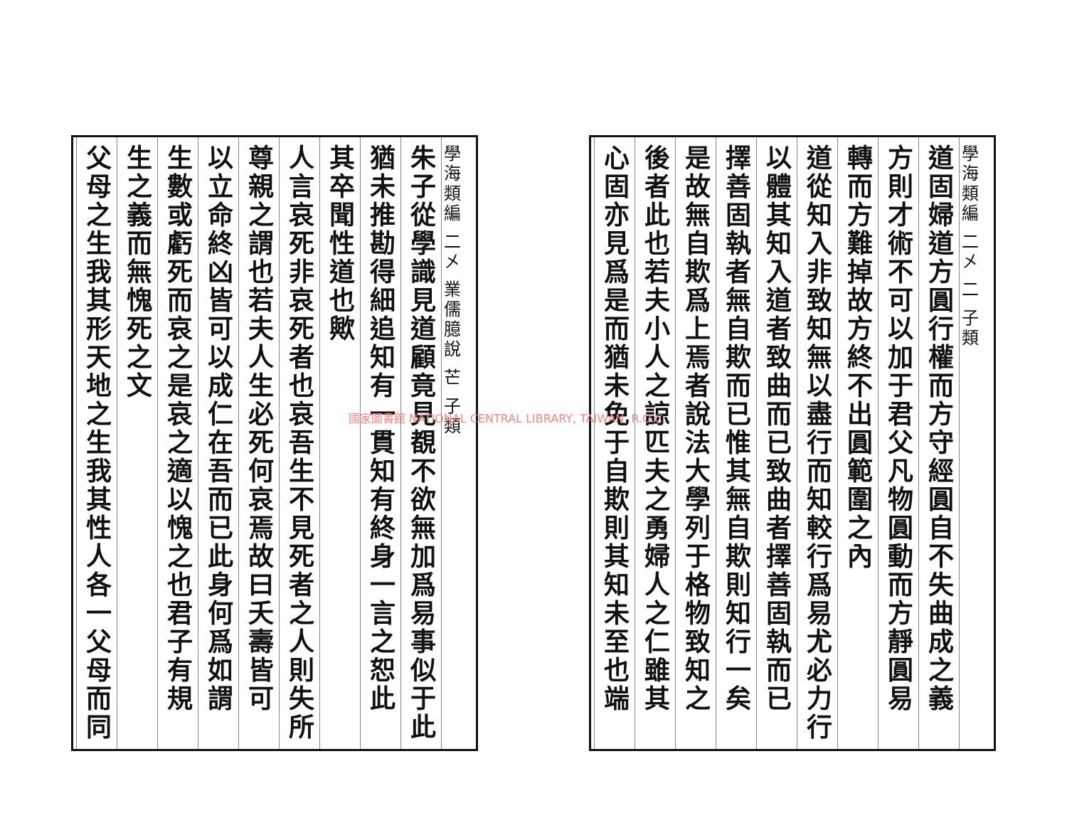國家圖書館 NATIONAL CENTRAL LIBRARY, TAIWAN, R.O.C.
學海類編 二㐅 業儒臆說 芒 子類
朱子從學識見道顧竟見覩不欲無加爲易事似于此
猶未推勘得細追知有一貫知有終身一言之恕此
其卒聞性道也歟
人言哀死非哀死者也哀吾生不見死者之人則失所
尊親之謂也若夫人生必死何哀焉故曰夭壽皆可
以立命終凶皆可以成仁在吾而已此身何爲如謂
生數或虧死而哀之是哀之適以愧之也君子有規
生之義而無愧死之文
父母之生我其形天地之生我其性人各一父母而同
學海類編 二㐅 二 子類
道固婦道方圓行權而方守經圓自不失曲成之義
方則才術不可以加于君父凡物圓動而方靜圓易
轉而方難掉故方終不出圓範圍之內
道從知入非致知無以盡行而知較行爲易尤必力行
以體其知入道者致曲而已致曲者擇善固執而已
擇善固執者無自欺而已惟其無自欺則知行一矣
是故無自欺爲上焉者說法大學列于格物致知之
後者此也若夫小人之諒匹夫之勇婦人之仁雖其
心固亦見爲是而猶未免于自欺則其知未至也端